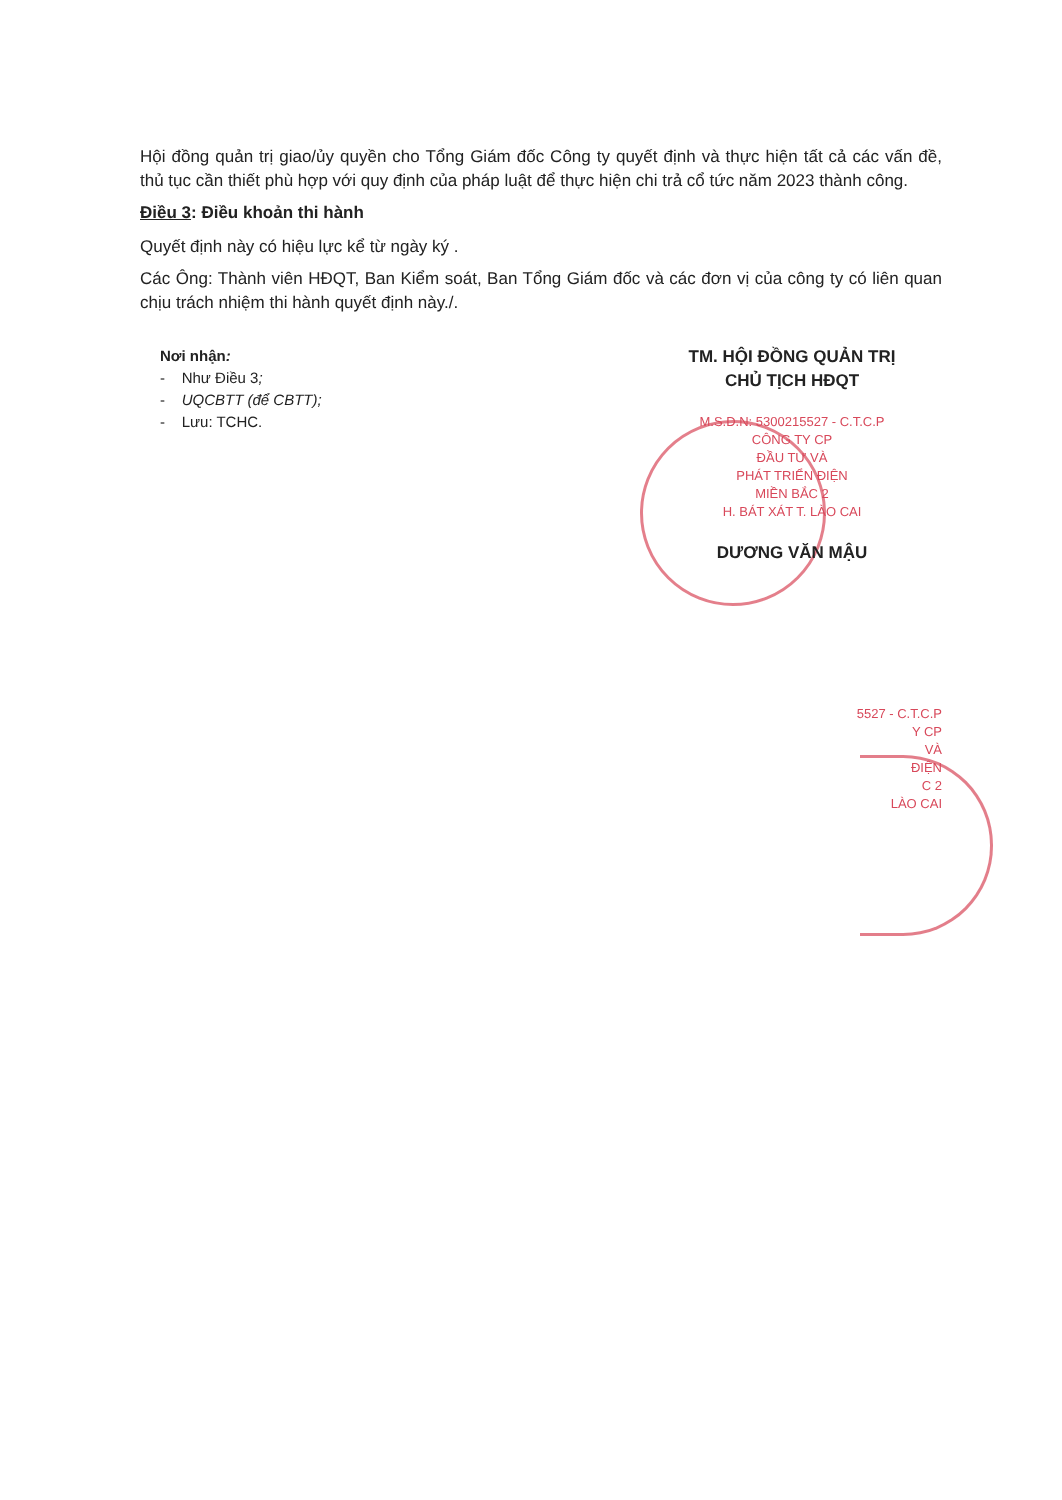Hội đồng quản trị giao/ủy quyền cho Tổng Giám đốc Công ty quyết định và thực hiện tất cả các vấn đề, thủ tục cần thiết phù hợp với quy định của pháp luật để thực hiện chi trả cổ tức năm 2023 thành công.
Điều 3: Điều khoản thi hành
Quyết định này có hiệu lực kể từ ngày ký .
Các Ông: Thành viên HĐQT, Ban Kiểm soát, Ban Tổng Giám đốc và các đơn vị của công ty có liên quan chịu trách nhiệm thi hành quyết định này./.
Nơi nhận:
- Như Điều 3;
- UQCBTT (để CBTT);
- Lưu: TCHC.
TM. HỘI ĐỒNG QUẢN TRỊ
CHỦ TỊCH HĐQT
M.S.D.N: 5300215527 - C.T.C.P
CÔNG TY CP
ĐẦU TƯ VÀ
PHÁT TRIỂN ĐIỆN
MIỀN BẮC 2
H. BÁT XÁT T. LÀO CAI
DƯƠNG VĂN MẬU
5527 - C.T.C.P
Y CP
VÀ
ĐIỆN
C 2
LÀO CAI